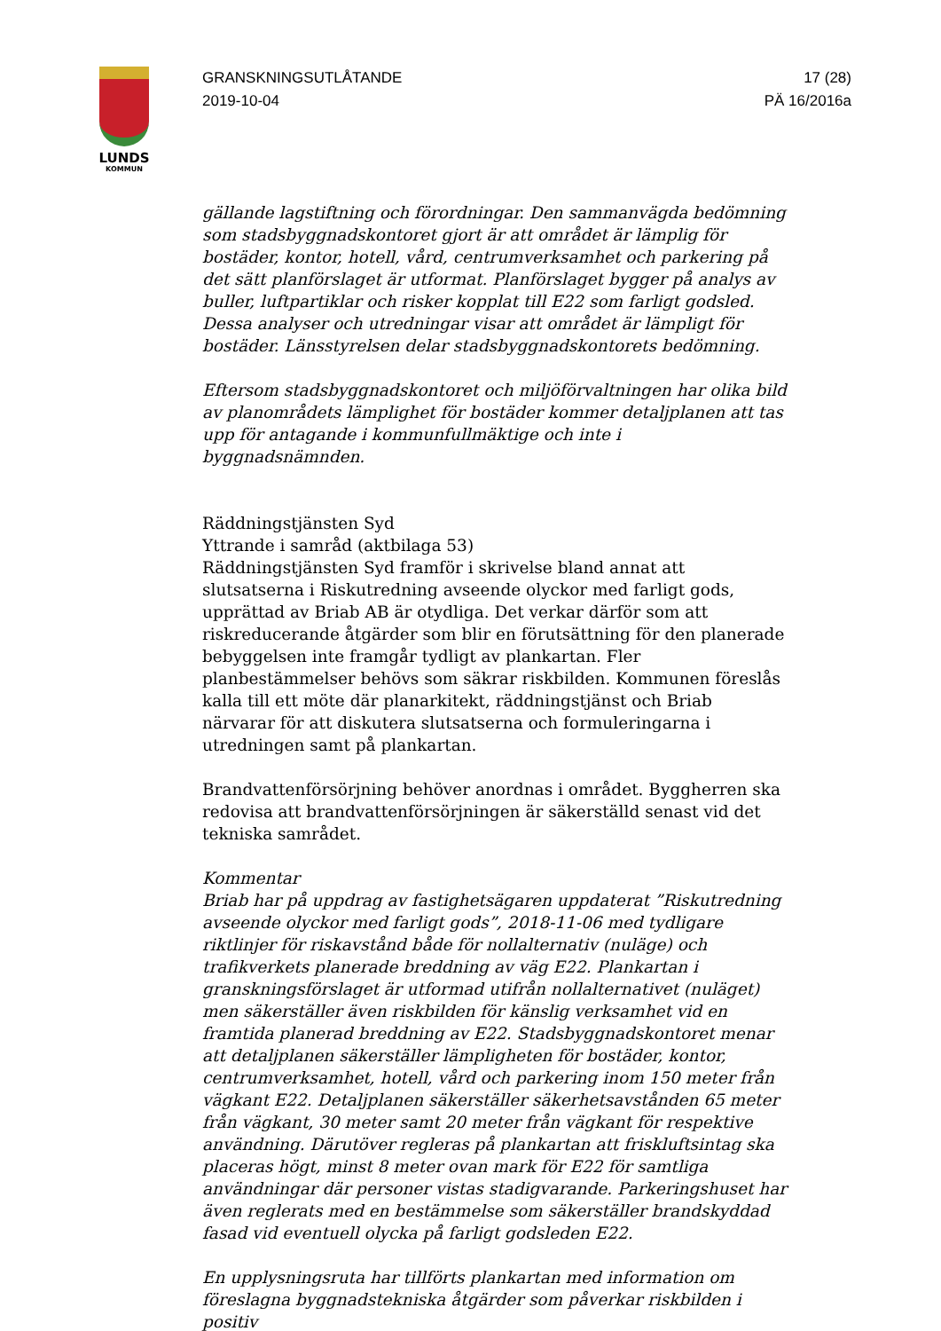LUNDS
KOMMUN
GRANSKNINGSUTLÅTANDE
2019-10-04
17 (28)
PÄ 16/2016a
gällande lagstiftning och förordningar. Den sammanvägda bedömning som stadsbyggnadskontoret gjort är att området är lämplig för bostäder, kontor, hotell, vård, centrumverksamhet och parkering på det sätt planförslaget är utformat. Planförslaget bygger på analys av buller, luftpartiklar och risker kopplat till E22 som farligt godsled. Dessa analyser och utredningar visar att området är lämpligt för bostäder. Länsstyrelsen delar stadsbyggnadskontorets bedömning.
Eftersom stadsbyggnadskontoret och miljöförvaltningen har olika bild av planområdets lämplighet för bostäder kommer detaljplanen att tas upp för antagande i kommunfullmäktige och inte i byggnadsnämnden.
Räddningstjänsten Syd
Yttrande i samråd (aktbilaga 53)
Räddningstjänsten Syd framför i skrivelse bland annat att slutsatserna i Riskutredning avseende olyckor med farligt gods, upprättad av Briab AB är otydliga. Det verkar därför som att riskreducerande åtgärder som blir en förutsättning för den planerade bebyggelsen inte framgår tydligt av plankartan. Fler planbestämmelser behövs som säkrar riskbilden. Kommunen föreslås kalla till ett möte där planarkitekt, räddningstjänst och Briab närvarar för att diskutera slutsatserna och formuleringarna i utredningen samt på plankartan.
Brandvattenförsörjning behöver anordnas i området. Byggherren ska redovisa att brandvattenförsörjningen är säkerställd senast vid det tekniska samrådet.
Kommentar
Briab har på uppdrag av fastighetsägaren uppdaterat ”Riskutredning avseende olyckor med farligt gods”, 2018-11-06 med tydligare riktlinjer för riskavstånd både för nollalternativ (nuläge) och trafikverkets planerade breddning av väg E22. Plankartan i granskningsförslaget är utformad utifrån nollalternativet (nuläget) men säkerställer även riskbilden för känslig verksamhet vid en framtida planerad breddning av E22. Stadsbyggnadskontoret menar att detaljplanen säkerställer lämpligheten för bostäder, kontor, centrumverksamhet, hotell, vård och parkering inom 150 meter från vägkant E22. Detaljplanen säkerställer säkerhetsavstånden 65 meter från vägkant, 30 meter samt 20 meter från vägkant för respektive användning. Därutöver regleras på plankartan att friskluftsintag ska placeras högt, minst 8 meter ovan mark för E22 för samtliga användningar där personer vistas stadigvarande. Parkeringshuset har även reglerats med en bestämmelse som säkerställer brandskyddad fasad vid eventuell olycka på farligt godsleden E22.
En upplysningsruta har tillförts plankartan med information om föreslagna byggnadstekniska åtgärder som påverkar riskbilden i positiv